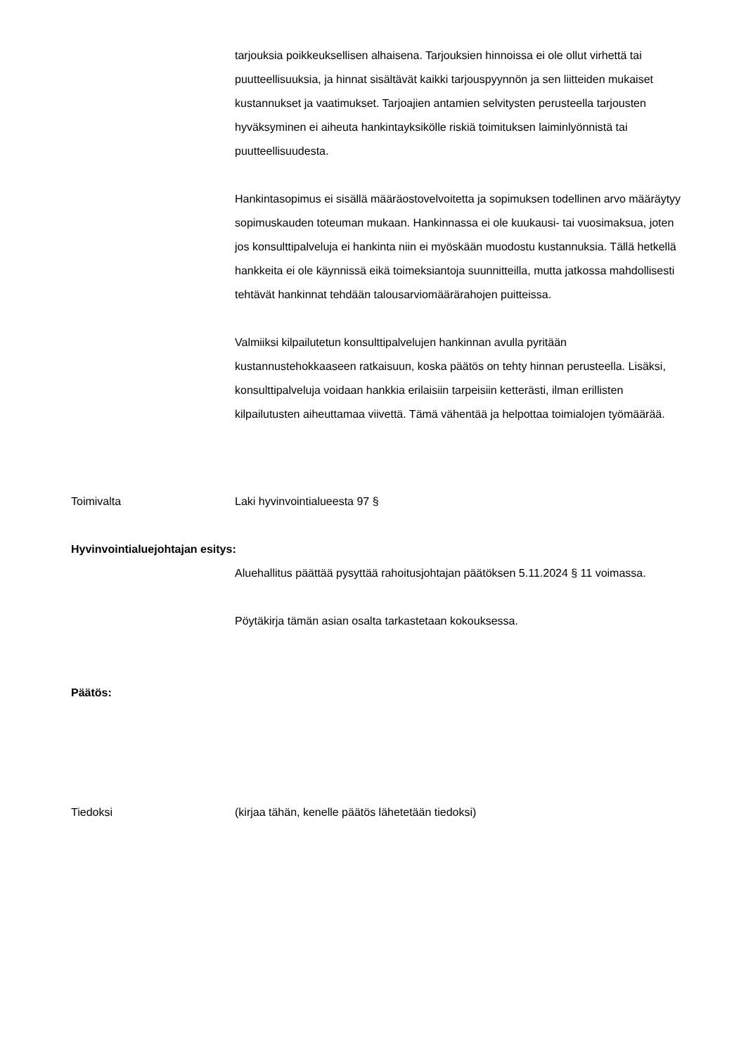tarjouksia poikkeuksellisen alhaisena. Tarjouksien hinnoissa ei ole ollut virhettä tai puutteellisuuksia, ja hinnat sisältävät kaikki tarjouspyynnön ja sen liitteiden mukaiset kustannukset ja vaatimukset. Tarjoajien antamien selvitysten perusteella tarjousten hyväksyminen ei aiheuta hankintayksikölle riskiä toimituksen laiminlyönnistä tai puutteellisuudesta.
Hankintasopimus ei sisällä määräostovelvoitetta ja sopimuksen todellinen arvo määräytyy sopimuskauden toteuman mukaan. Hankinnassa ei ole kuukausi- tai vuosimaksua, joten jos konsulttipalveluja ei hankinta niin ei myöskään muodostu kustannuksia. Tällä hetkellä hankkeita ei ole käynnissä eikä toimeksiantoja suunnitteilla, mutta jatkossa mahdollisesti tehtävät hankinnat tehdään talousarviomäärärahojen puitteissa.
Valmiiksi kilpailutetun konsulttipalvelujen hankinnan avulla pyritään kustannustehokkaaseen ratkaisuun, koska päätös on tehty hinnan perusteella. Lisäksi, konsulttipalveluja voidaan hankkia erilaisiin tarpeisiin ketterästi, ilman erillisten kilpailutusten aiheuttamaa viivettä. Tämä vähentää ja helpottaa toimialojen työmäärää.
Toimivalta Laki hyvinvointialueesta 97 §
Hyvinvointialuejohtajan esitys:
Aluehallitus päättää pysyttää rahoitusjohtajan päätöksen 5.11.2024 § 11 voimassa.
Pöytäkirja tämän asian osalta tarkastetaan kokouksessa.
Päätös:
Tiedoksi (kirjaa tähän, kenelle päätös lähetetään tiedoksi)